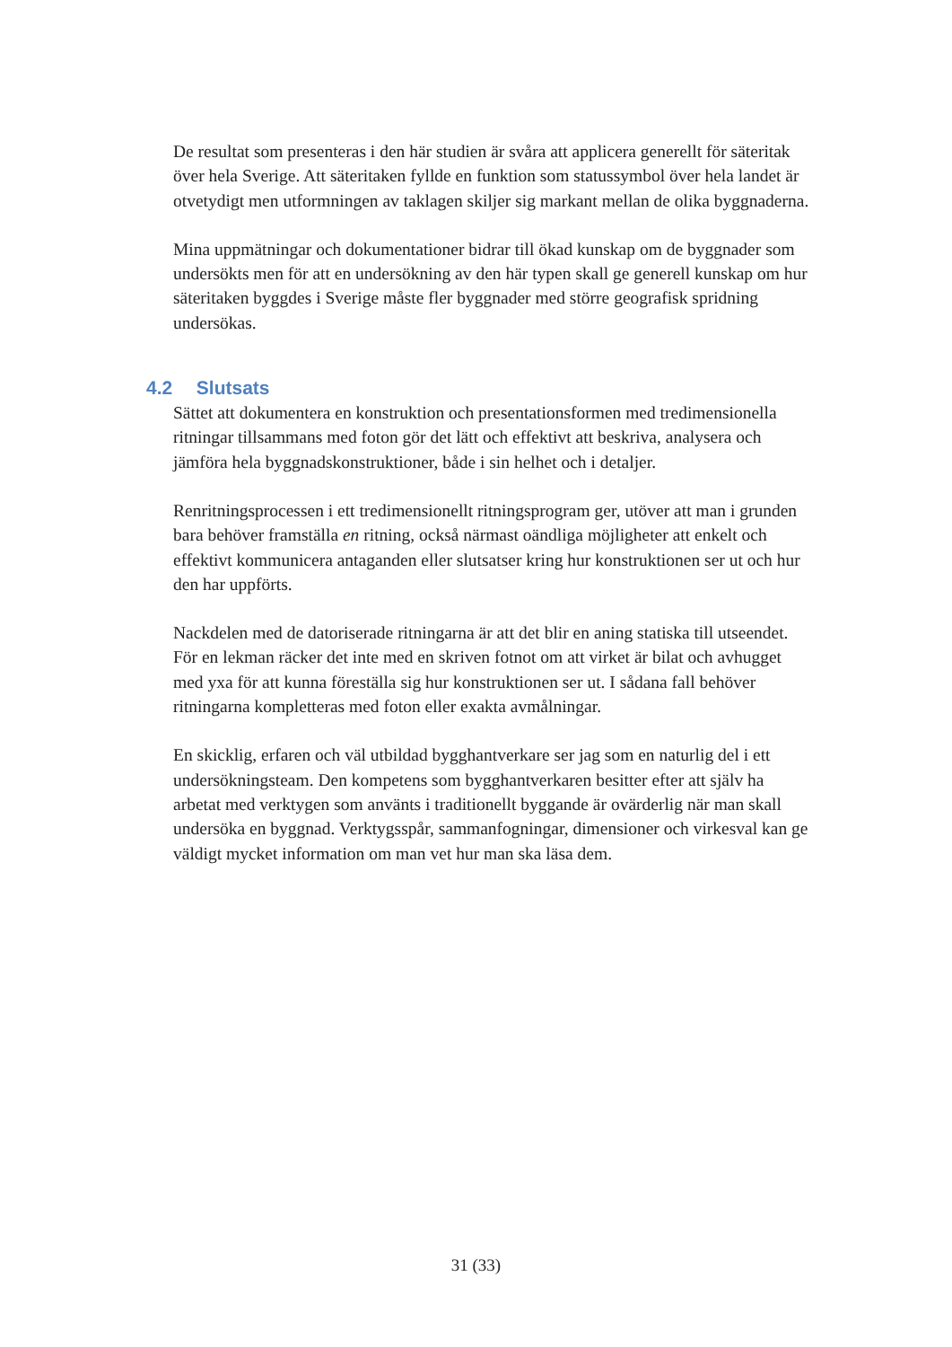De resultat som presenteras i den här studien är svåra att applicera generellt för säteritak över hela Sverige. Att säteritaken fyllde en funktion som statussymbol över hela landet är otvetydigt men utformningen av taklagen skiljer sig markant mellan de olika byggnaderna.
Mina uppmätningar och dokumentationer bidrar till ökad kunskap om de byggnader som undersökts men för att en undersökning av den här typen skall ge generell kunskap om hur säteritaken byggdes i Sverige måste fler byggnader med större geografisk spridning undersökas.
4.2 Slutsats
Sättet att dokumentera en konstruktion och presentationsformen med tredimensionella ritningar tillsammans med foton gör det lätt och effektivt att beskriva, analysera och jämföra hela byggnadskonstruktioner, både i sin helhet och i detaljer.
Renritningsprocessen i ett tredimensionellt ritningsprogram ger, utöver att man i grunden bara behöver framställa en ritning, också närmast oändliga möjligheter att enkelt och effektivt kommunicera antaganden eller slutsatser kring hur konstruktionen ser ut och hur den har uppförts.
Nackdelen med de datoriserade ritningarna är att det blir en aning statiska till utseendet. För en lekman räcker det inte med en skriven fotnot om att virket är bilat och avhugget med yxa för att kunna föreställa sig hur konstruktionen ser ut. I sådana fall behöver ritningarna kompletteras med foton eller exakta avmålningar.
En skicklig, erfaren och väl utbildad bygghantverkare ser jag som en naturlig del i ett undersökningsteam. Den kompetens som bygghantverkaren besitter efter att själv ha arbetat med verktygen som använts i traditionellt byggande är ovärderlig när man skall undersöka en byggnad. Verktygsspår, sammanfogningar, dimensioner och virkesval kan ge väldigt mycket information om man vet hur man ska läsa dem.
31 (33)